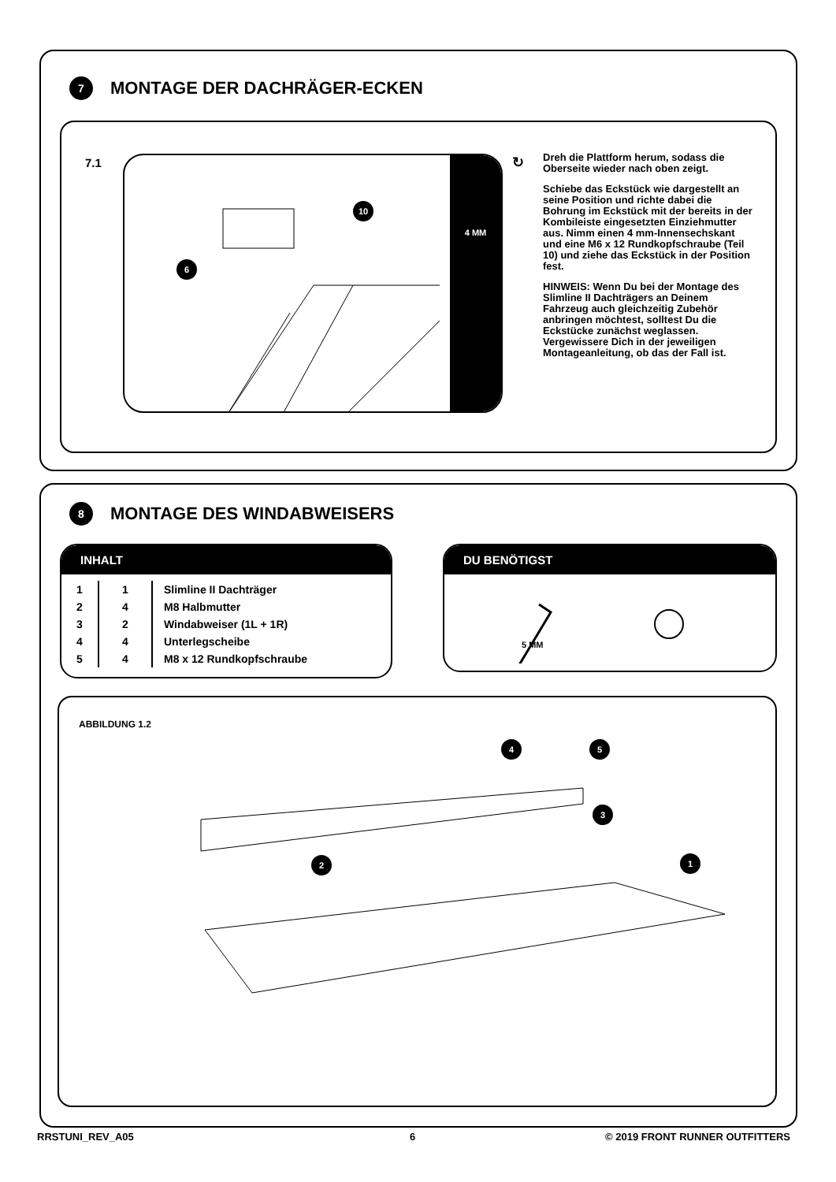7
MONTAGE DER DACHRÄGER-ECKEN
7.1
4 MM
10
6
↻
Dreh die Plattform herum, sodass die Oberseite wieder nach oben zeigt.
Schiebe das Eckstück wie dargestellt an seine Position und richte dabei die Bohrung im Eckstück mit der bereits in der Kombileiste eingesetzten Einziehmutter aus. Nimm einen 4 mm-Innensechskant und eine M6 x 12 Rundkopfschraube (Teil 10) und ziehe das Eckstück in der Position fest.
HINWEIS: Wenn Du bei der Montage des Slimline II Dachträgers an Deinem Fahrzeug auch gleichzeitig Zubehör anbringen möchtest, solltest Du die Eckstücke zunächst weglassen. Vergewissere Dich in der jeweiligen Montageanleitung, ob das der Fall ist.
8
MONTAGE DES WINDABWEISERS
INHALT
| 1 | 1 | Slimline II Dachträger |
| 2 | 4 | M8 Halbmutter |
| 3 | 2 | Windabweiser (1L + 1R) |
| 4 | 4 | Unterlegscheibe |
| 5 | 4 | M8 x 12 Rundkopfschraube |
DU BENÖTIGST
5 MM
ABBILDUNG 1.2
1
2
3
4 5
RRSTUNI_REV_A05 6 © 2019 FRONT RUNNER OUTFITTERS